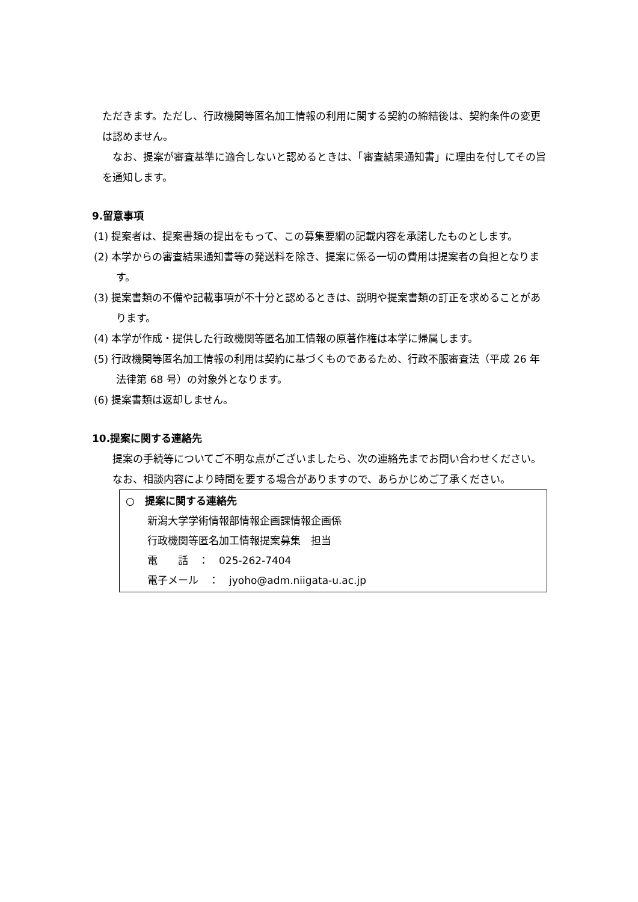ただきます。ただし、行政機関等匿名加工情報の利用に関する契約の締結後は、契約条件の変更は認めません。
なお、提案が審査基準に適合しないと認めるときは、「審査結果通知書」に理由を付してその旨を通知します。
9.留意事項
(1) 提案者は、提案書類の提出をもって、この募集要綱の記載内容を承諾したものとします。
(2) 本学からの審査結果通知書等の発送料を除き、提案に係る一切の費用は提案者の負担となります。
(3) 提案書類の不備や記載事項が不十分と認めるときは、説明や提案書類の訂正を求めることがあります。
(4) 本学が作成・提供した行政機関等匿名加工情報の原著作権は本学に帰属します。
(5) 行政機関等匿名加工情報の利用は契約に基づくものであるため、行政不服審査法（平成 26 年法律第 68 号）の対象外となります。
(6) 提案書類は返却しません。
10.提案に関する連絡先
提案の手続等についてご不明な点がございましたら、次の連絡先までお問い合わせください。
なお、相談内容により時間を要する場合がありますので、あらかじめご了承ください。
○　提案に関する連絡先
新潟大学学術情報部情報企画課情報企画係
行政機関等匿名加工情報提案募集　担当
電　　話　：　025-262-7404
電子メール　：　jyoho@adm.niigata-u.ac.jp